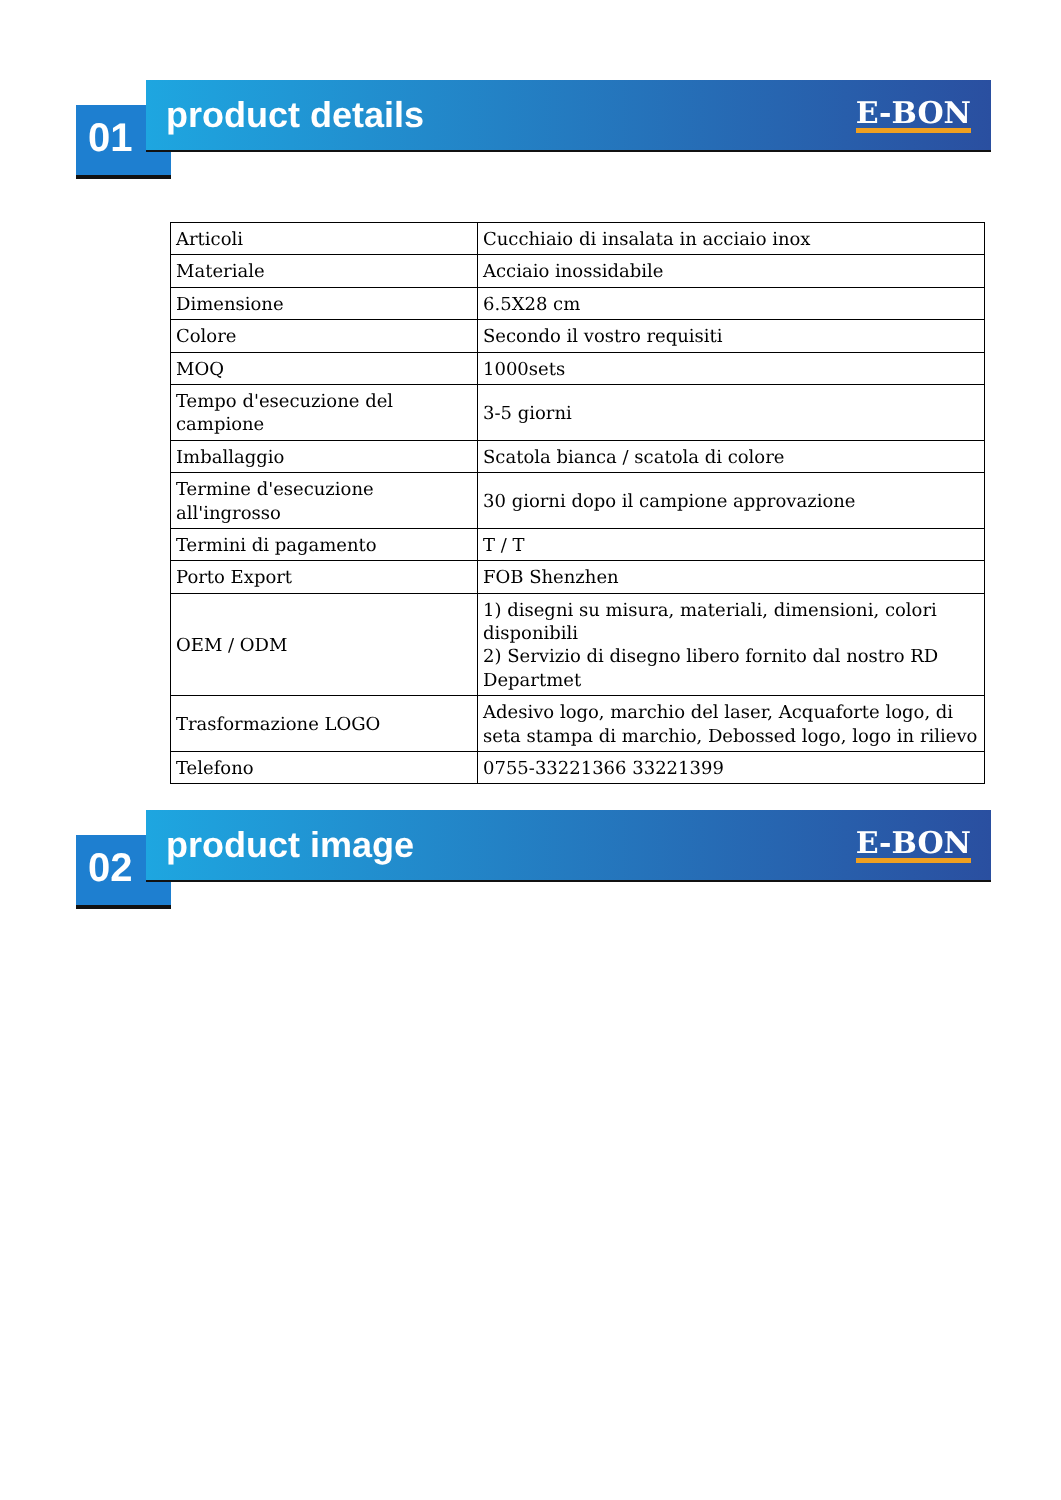01
product details
E-BON
| Articoli | Cucchiaio di insalata in acciaio inox |
| Materiale | Acciaio inossidabile |
| Dimensione | 6.5X28 cm |
| Colore | Secondo il vostro requisiti |
| MOQ | 1000sets |
| Tempo d'esecuzione del campione | 3-5 giorni |
| Imballaggio | Scatola bianca / scatola di colore |
| Termine d'esecuzione all'ingrosso | 30 giorni dopo il campione approvazione |
| Termini di pagamento | T / T |
| Porto Export | FOB Shenzhen |
| OEM / ODM | 1) disegni su misura, materiali, dimensioni, colori disponibili 2) Servizio di disegno libero fornito dal nostro RD Departmet |
| Trasformazione LOGO | Adesivo logo, marchio del laser, Acquaforte logo, di seta stampa di marchio, Debossed logo, logo in rilievo |
| Telefono | 0755-33221366 33221399 |
02
product image
E-BON